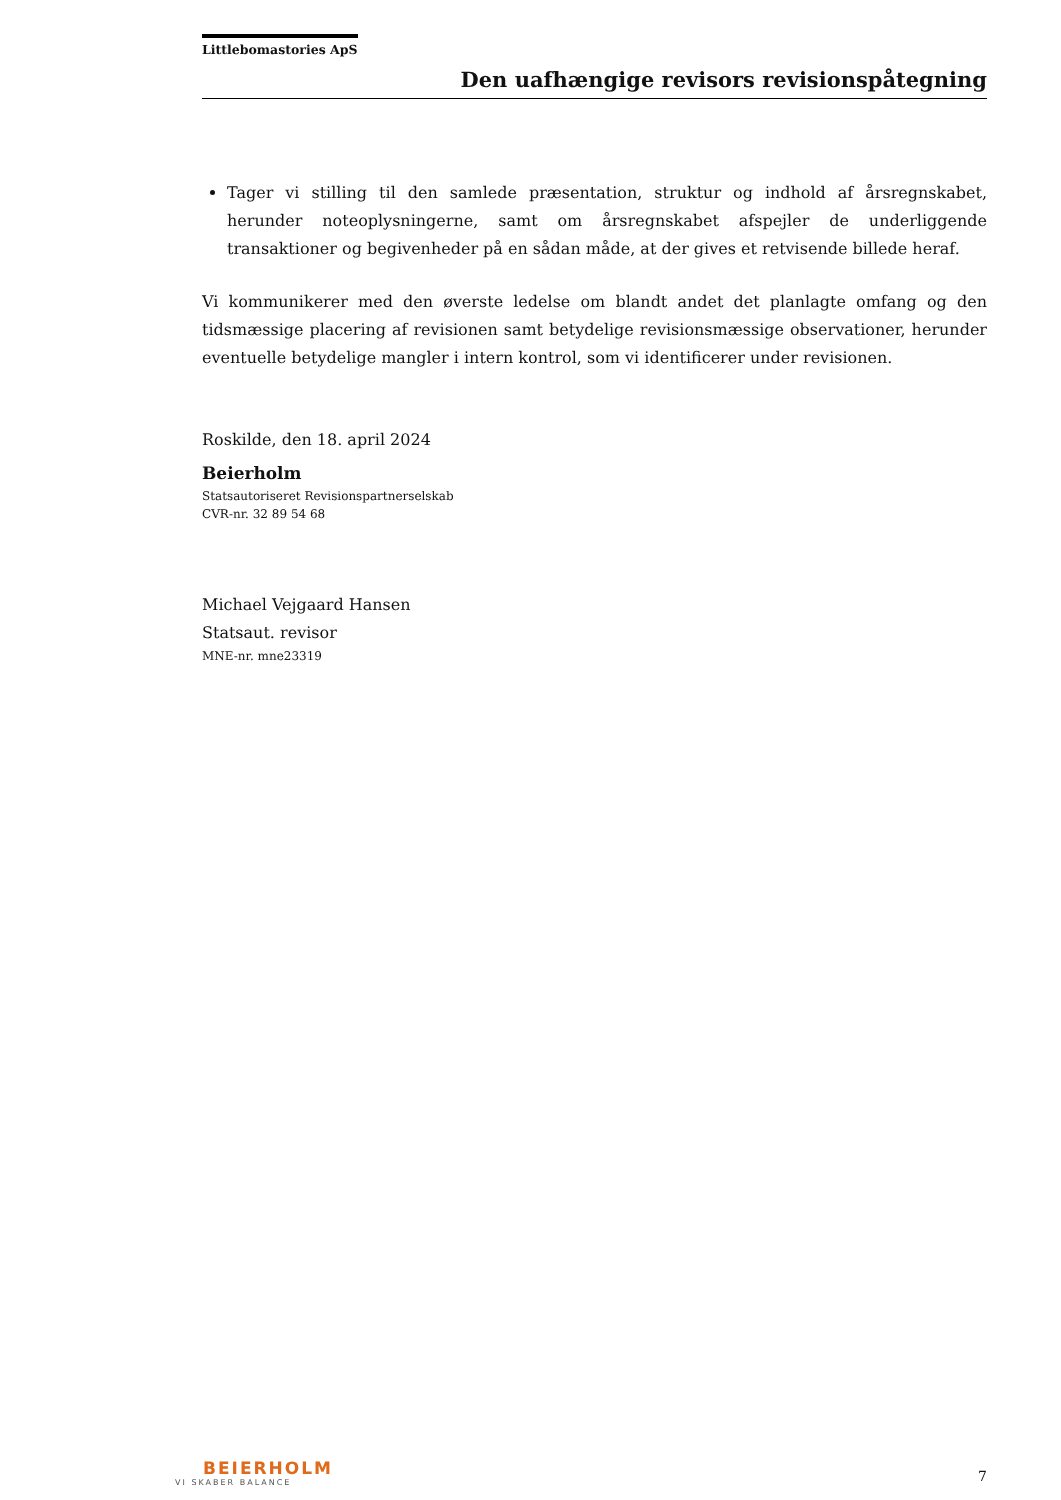Littlebomastories ApS
Den uafhængige revisors revisionspåtegning
Tager vi stilling til den samlede præsentation, struktur og indhold af årsregnskabet, herunder noteoplysningerne, samt om årsregnskabet afspejler de underliggende transaktioner og begivenheder på en sådan måde, at der gives et retvisende billede heraf.
Vi kommunikerer med den øverste ledelse om blandt andet det planlagte omfang og den tidsmæssige placering af revisionen samt betydelige revisionsmæssige observationer, herunder eventuelle betydelige mangler i intern kontrol, som vi identificerer under revisionen.
Roskilde, den 18. april 2024
Beierholm
Statsautoriseret Revisionspartnerselskab
CVR-nr. 32 89 54 68
Michael Vejgaard Hansen
Statsaut. revisor
MNE-nr. mne23319
BEIERHOLM
VI SKABER BALANCE
7